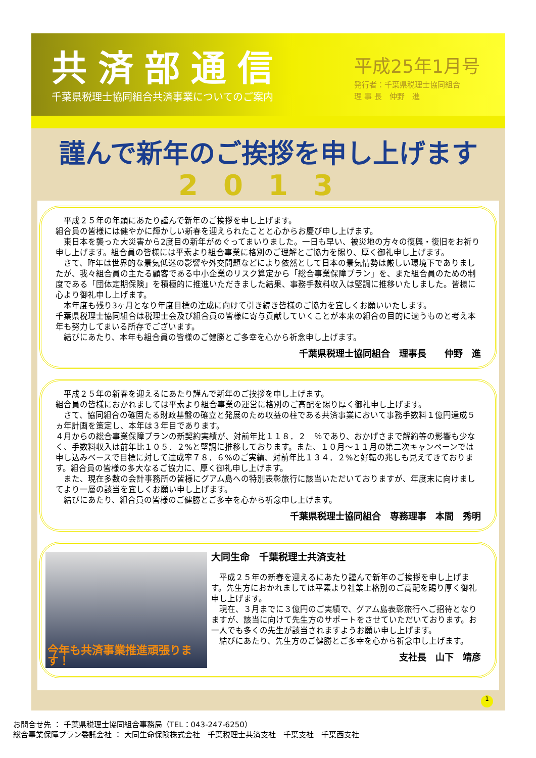共済部通信
千葉県税理士協同組合共済事業についてのご案内
平成25年1月号
発行者：千葉県税理士協同組合
理 事 長　仲野　進
謹んで新年のご挨拶を申し上げます
2013
　平成２５年の年頭にあたり謹んで新年のご挨拶を申し上げます。
組合員の皆様には健やかに輝かしい新春を迎えられたことと心からお慶び申し上げます。
　東日本を襲った大災害から2度目の新年がめぐってまいりました。一日も早い、被災地の方々の復興・復旧をお祈り申し上げます。組合員の皆様には平素より組合事業に格別のご理解とご協力を賜り、厚く御礼申し上げます。
　さて、昨年は世界的な景気低迷の影響や外交問題などにより依然として日本の景気情勢は厳しい環境下でありましたが、我々組合員の主たる顧客である中小企業のリスク算定から「総合事業保障プラン」を、また組合員のための制度である「団体定期保険」を積極的に推進いただきました結果、事務手数料収入は堅調に推移いたしました。皆様に心より御礼申し上げます。
　本年度も残り3ヶ月となり年度目標の達成に向けて引き続き皆様のご協力を宜しくお願いいたします。
千葉県税理士協同組合は税理士会及び組合員の皆様に寄与貢献していくことが本来の組合の目的に適うものと考え本年も努力してまいる所存でございます。
　結びにあたり、本年も組合員の皆様のご健勝とご多幸を心から祈念申し上げます。
千葉県税理士協同組合　理事長　　仲野　進
　平成２５年の新春を迎えるにあたり謹んで新年のご挨拶を申し上げます。
組合員の皆様におかれましては平素より組合事業の運営に格別のご高配を賜り厚く御礼申し上げます。
　さて、協同組合の確固たる財政基盤の確立と発展のため収益の柱である共済事業において事務手数料１億円達成５ヵ年計画を策定し、本年は３年目であります。
４月からの総合事業保障プランの新契約実績が、対前年比１１８．２　％であり、おかげさまで解約等の影響も少なく、手数料収入は前年比１０５．２%と堅調に推移しております。また、１０月～１１月の第二次キャンペーンでは申し込みベースで目標に対して達成率７８．６%のご実績、対前年比１３４．２%と好転の兆しも見えてきております。組合員の皆様の多大なるご協力に、厚く御礼申し上げます。
　また、現在多数の会計事務所の皆様にグアム島への特別表彰旅行に該当いただいておりますが、年度末に向けましてより一層の該当を宜しくお願い申し上げます。
　結びにあたり、組合員の皆様のご健勝とご多幸を心から祈念申し上げます。
千葉県税理士協同組合　専務理事　本間　秀明
今年も共済事業推進頑張ります！
大同生命　千葉税理士共済支社
　平成２５年の新春を迎えるにあたり謹んで新年のご挨拶を申し上げます。先生方におかれましては平素より社業上格別のご高配を賜り厚く御礼申し上げます。
　現在、３月までに３億円のご実績で、グアム島表彰旅行へご招待となりますが、該当に向けて先生方のサポートをさせていただいております。お一人でも多くの先生が該当されますようお願い申し上げます。
　結びにあたり、先生方のご健勝とご多幸を心から祈念申し上げます。
支社長　山下　靖彦
1
お問合せ先 ： 千葉県税理士協同組合事務局（TEL：043-247-6250）
総合事業保障プラン委託会社 ： 大同生命保険株式会社　千葉税理士共済支社　千葉支社　千葉西支社